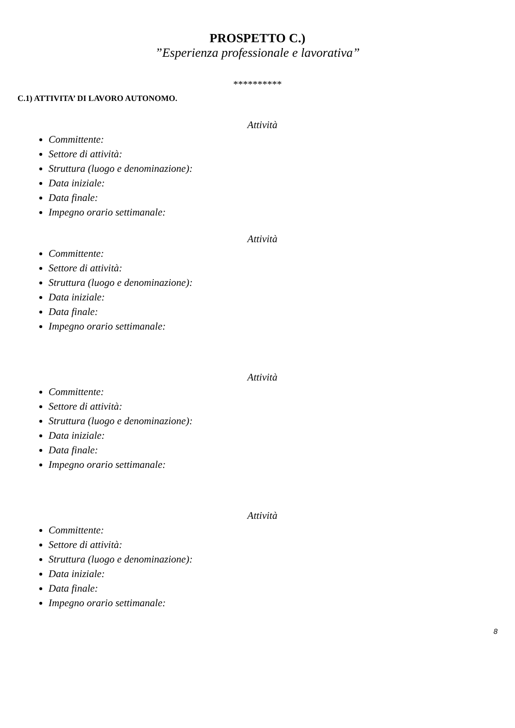PROSPETTO C.)
”Esperienza professionale e lavorativa”
**********
C.1) ATTIVITA’ DI LAVORO AUTONOMO.
Attività
Committente:
Settore di attività:
Struttura (luogo e denominazione):
Data iniziale:
Data finale:
Impegno orario settimanale:
Attività
Committente:
Settore di attività:
Struttura (luogo e denominazione):
Data iniziale:
Data finale:
Impegno orario settimanale:
Attività
Committente:
Settore di attività:
Struttura (luogo e denominazione):
Data iniziale:
Data finale:
Impegno orario settimanale:
Attività
Committente:
Settore di attività:
Struttura (luogo e denominazione):
Data iniziale:
Data finale:
Impegno orario settimanale:
8